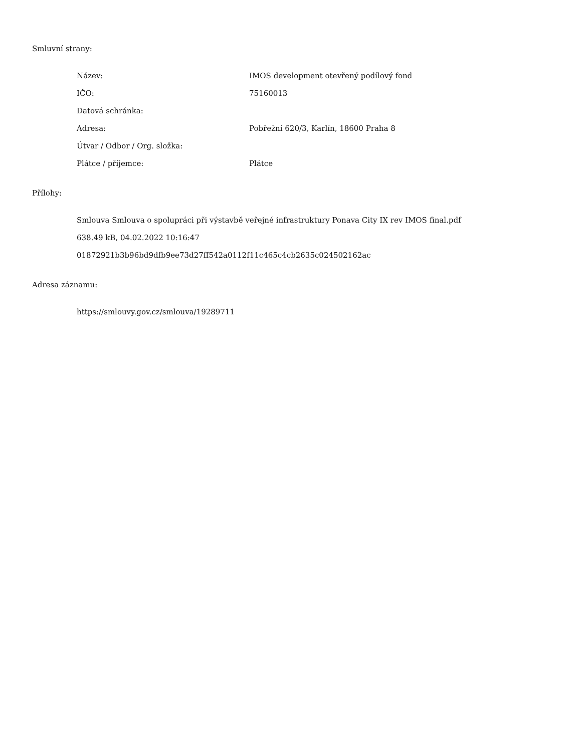Smluvní strany:
| Název: | IMOS development otevřený podílový fond |
| IČO: | 75160013 |
| Datová schránka: | |
| Adresa: | Pobřežní 620/3, Karlín, 18600 Praha 8 |
| Útvar / Odbor / Org. složka: | |
| Plátce / příjemce: | Plátce |
Přílohy:
Smlouva Smlouva o spolupráci při výstavbě veřejné infrastruktury Ponava City IX rev IMOS final.pdf
638.49 kB, 04.02.2022 10:16:47
01872921b3b96bd9dfb9ee73d27ff542a0112f11c465c4cb2635c024502162ac
Adresa záznamu:
https://smlouvy.gov.cz/smlouva/19289711